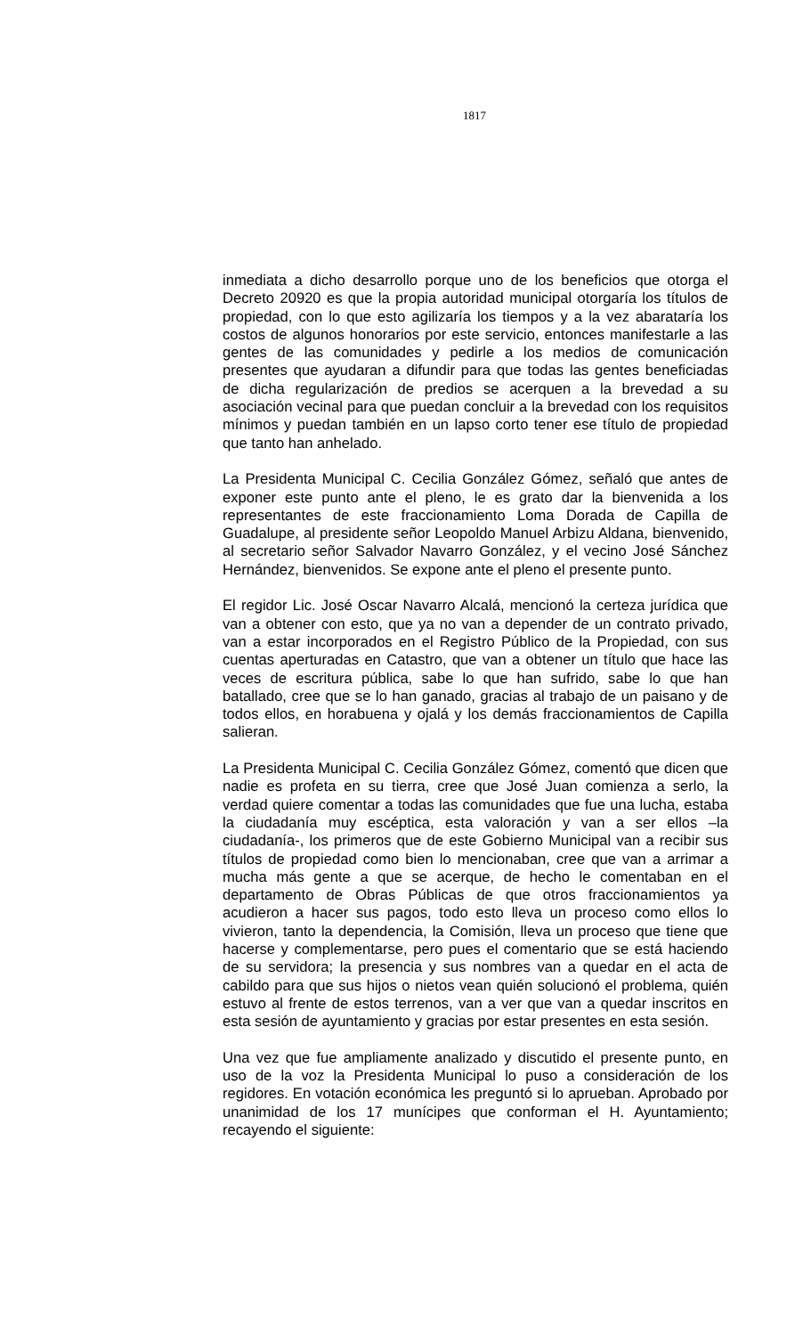1817
inmediata a dicho desarrollo porque uno de los beneficios que otorga el Decreto 20920 es que la propia autoridad municipal otorgaría los títulos de propiedad, con lo que esto agilizaría los tiempos y a la vez abarataría los costos de algunos honorarios por este servicio, entonces manifestarle a las gentes de las comunidades y pedirle a los medios de comunicación presentes que ayudaran a difundir para que todas las gentes beneficiadas de dicha regularización de predios se acerquen a la brevedad a su asociación vecinal para que puedan concluir a la brevedad con los requisitos mínimos y puedan también en un lapso corto tener ese título de propiedad que tanto han anhelado.
La Presidenta Municipal C. Cecilia González Gómez, señaló que antes de exponer este punto ante el pleno, le es grato dar la bienvenida a los representantes de este fraccionamiento Loma Dorada de Capilla de Guadalupe, al presidente señor Leopoldo Manuel Arbizu Aldana, bienvenido, al secretario señor Salvador Navarro González, y el vecino José Sánchez Hernández, bienvenidos. Se expone ante el pleno el presente punto.
El regidor Lic. José Oscar Navarro Alcalá, mencionó la certeza jurídica que van a obtener con esto, que ya no van a depender de un contrato privado, van a estar incorporados en el Registro Público de la Propiedad, con sus cuentas aperturadas en Catastro, que van a obtener un título que hace las veces de escritura pública, sabe lo que han sufrido, sabe lo que han batallado, cree que se lo han ganado, gracias al trabajo de un paisano y de todos ellos, en horabuena y ojalá y los demás fraccionamientos de Capilla salieran.
La Presidenta Municipal C. Cecilia González Gómez, comentó que dicen que nadie es profeta en su tierra, cree que José Juan comienza a serlo, la verdad quiere comentar a todas las comunidades que fue una lucha, estaba la ciudadanía muy escéptica, esta valoración y van a ser ellos –la ciudadanía-, los primeros que de este Gobierno Municipal van a recibir sus títulos de propiedad como bien lo mencionaban, cree que van a arrimar a mucha más gente a que se acerque, de hecho le comentaban en el departamento de Obras Públicas de que otros fraccionamientos ya acudieron a hacer sus pagos, todo esto lleva un proceso como ellos lo vivieron, tanto la dependencia, la Comisión, lleva un proceso que tiene que hacerse y complementarse, pero pues el comentario que se está haciendo de su servidora; la presencia y sus nombres van a quedar en el acta de cabildo para que sus hijos o nietos vean quién solucionó el problema, quién estuvo al frente de estos terrenos, van a ver que van a quedar inscritos en esta sesión de ayuntamiento y gracias por estar presentes en esta sesión.
Una vez que fue ampliamente analizado y discutido el presente punto, en uso de la voz la Presidenta Municipal lo puso a consideración de los regidores. En votación económica les preguntó si lo aprueban. Aprobado por unanimidad de los 17 munícipes que conforman el H. Ayuntamiento; recayendo el siguiente: